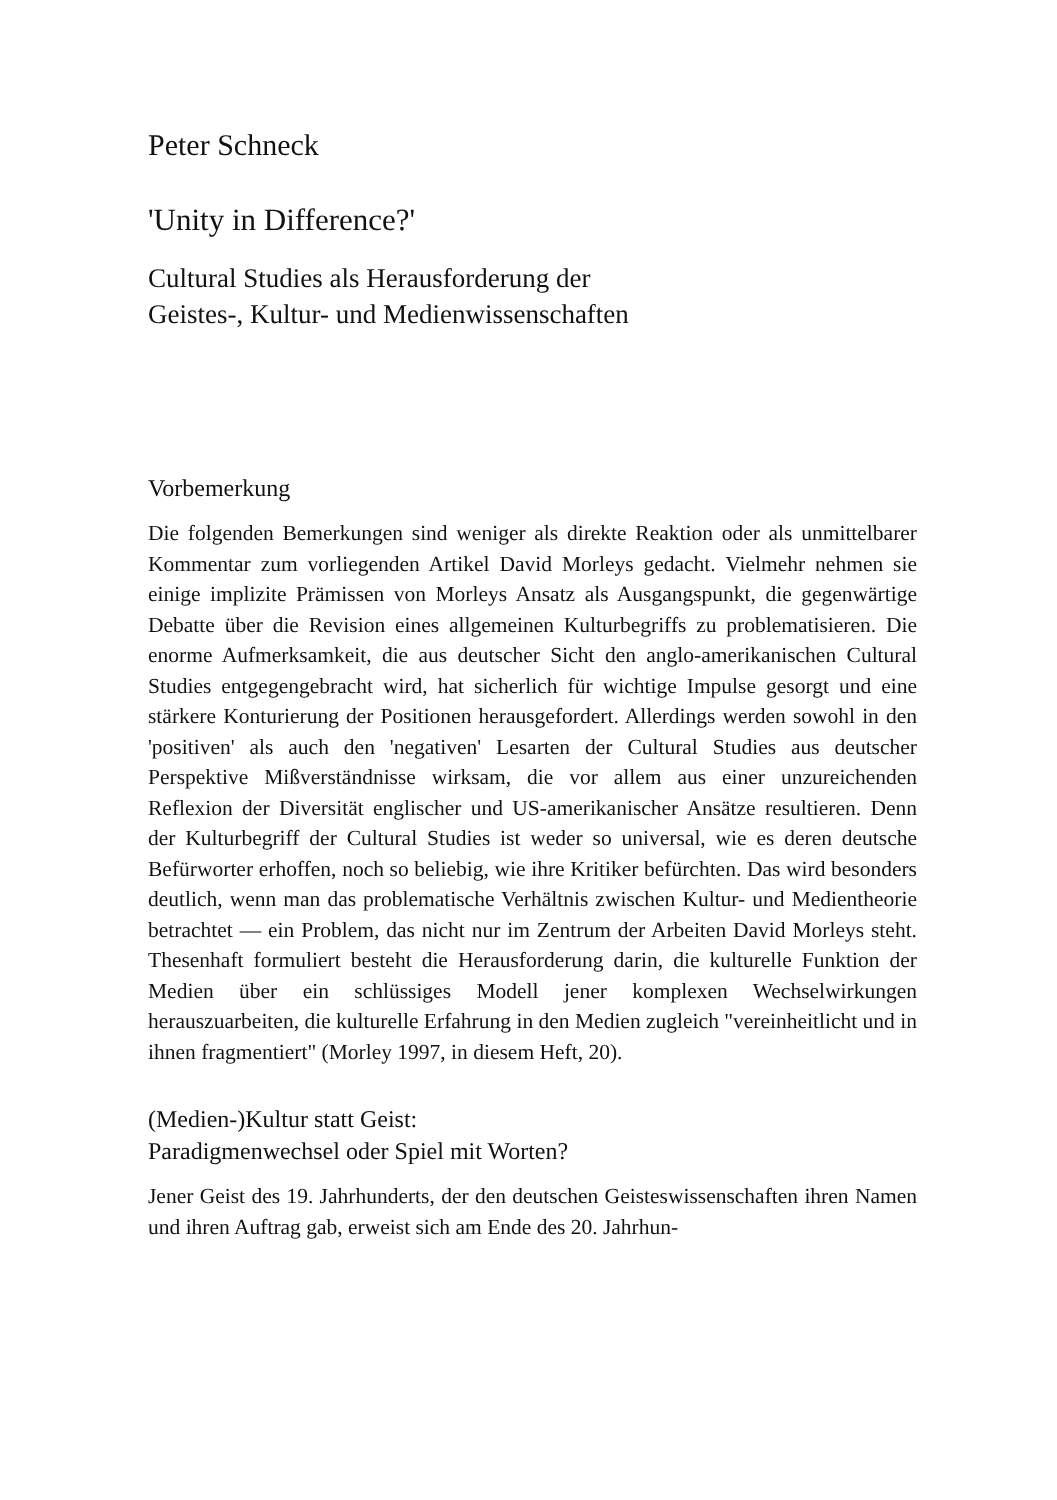Peter Schneck
'Unity in Difference?'
Cultural Studies als Herausforderung der
Geistes-, Kultur- und Medienwissenschaften
Vorbemerkung
Die folgenden Bemerkungen sind weniger als direkte Reaktion oder als unmittelbarer Kommentar zum vorliegenden Artikel David Morleys gedacht. Vielmehr nehmen sie einige implizite Prämissen von Morleys Ansatz als Ausgangspunkt, die gegenwärtige Debatte über die Revision eines allgemeinen Kulturbegriffs zu problematisieren. Die enorme Aufmerksamkeit, die aus deutscher Sicht den anglo-amerikanischen Cultural Studies entgegengebracht wird, hat sicherlich für wichtige Impulse gesorgt und eine stärkere Konturierung der Positionen herausgefordert. Allerdings werden sowohl in den 'positiven' als auch den 'negativen' Lesarten der Cultural Studies aus deutscher Perspektive Mißverständnisse wirksam, die vor allem aus einer unzureichenden Reflexion der Diversität englischer und US-amerikanischer Ansätze resultieren. Denn der Kulturbegriff der Cultural Studies ist weder so universal, wie es deren deutsche Befürworter erhoffen, noch so beliebig, wie ihre Kritiker befürchten. Das wird besonders deutlich, wenn man das problematische Verhältnis zwischen Kultur- und Medientheorie betrachtet — ein Problem, das nicht nur im Zentrum der Arbeiten David Morleys steht. Thesenhaft formuliert besteht die Herausforderung darin, die kulturelle Funktion der Medien über ein schlüssiges Modell jener komplexen Wechselwirkungen herauszuarbeiten, die kulturelle Erfahrung in den Medien zugleich "vereinheitlicht und in ihnen fragmentiert" (Morley 1997, in diesem Heft, 20).
(Medien-)Kultur statt Geist:
Paradigmenwechsel oder Spiel mit Worten?
Jener Geist des 19. Jahrhunderts, der den deutschen Geisteswissenschaften ihren Namen und ihren Auftrag gab, erweist sich am Ende des 20. Jahrhun-